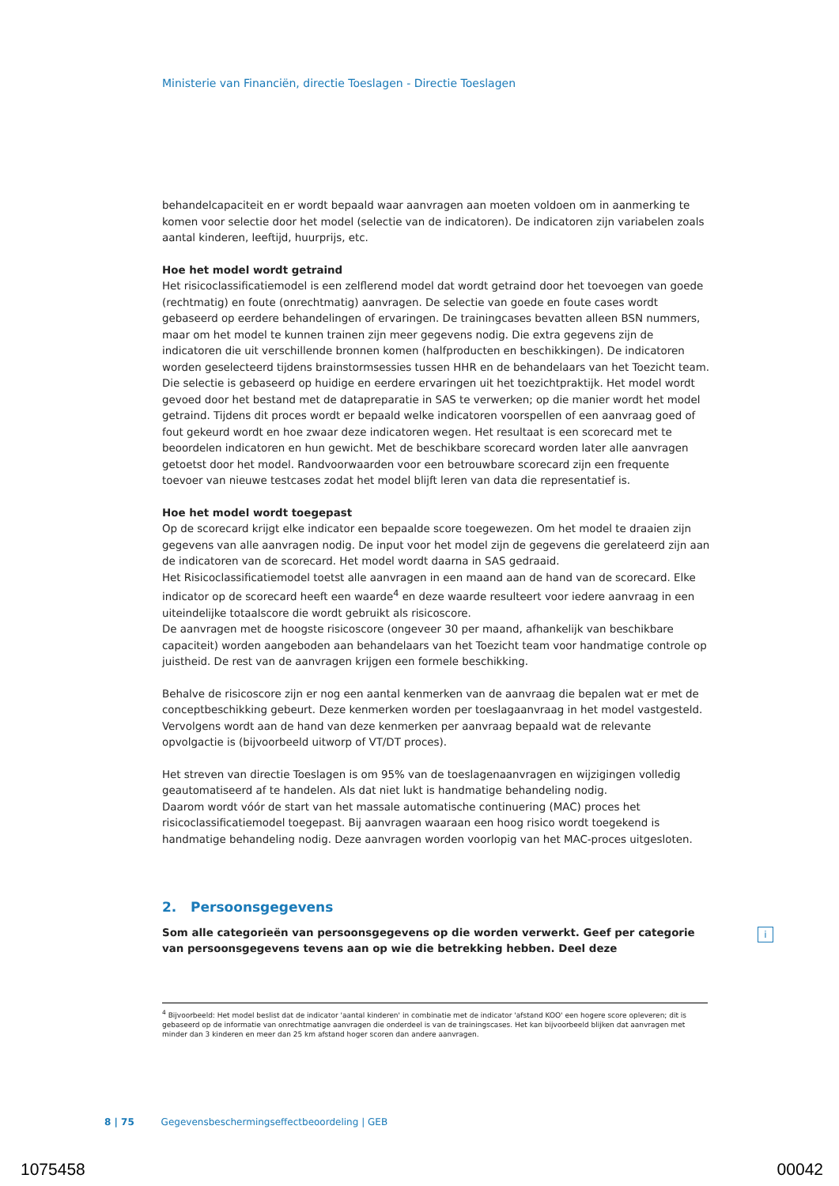Ministerie van Financiën, directie Toeslagen - Directie Toeslagen
behandelcapaciteit en er wordt bepaald waar aanvragen aan moeten voldoen om in aanmerking te komen voor selectie door het model (selectie van de indicatoren). De indicatoren zijn variabelen zoals aantal kinderen, leeftijd, huurprijs, etc.
Hoe het model wordt getraind
Het risicoclassificatiemodel is een zelflerend model dat wordt getraind door het toevoegen van goede (rechtmatig) en foute (onrechtmatig) aanvragen. De selectie van goede en foute cases wordt gebaseerd op eerdere behandelingen of ervaringen. De trainingcases bevatten alleen BSN nummers, maar om het model te kunnen trainen zijn meer gegevens nodig. Die extra gegevens zijn de indicatoren die uit verschillende bronnen komen (halfproducten en beschikkingen). De indicatoren worden geselecteerd tijdens brainstormsessies tussen HHR en de behandelaars van het Toezicht team. Die selectie is gebaseerd op huidige en eerdere ervaringen uit het toezichtpraktijk. Het model wordt gevoed door het bestand met de datapreparatie in SAS te verwerken; op die manier wordt het model getraind. Tijdens dit proces wordt er bepaald welke indicatoren voorspellen of een aanvraag goed of fout gekeurd wordt en hoe zwaar deze indicatoren wegen. Het resultaat is een scorecard met te beoordelen indicatoren en hun gewicht. Met de beschikbare scorecard worden later alle aanvragen getoetst door het model. Randvoorwaarden voor een betrouwbare scorecard zijn een frequente toevoer van nieuwe testcases zodat het model blijft leren van data die representatief is.
Hoe het model wordt toegepast
Op de scorecard krijgt elke indicator een bepaalde score toegewezen. Om het model te draaien zijn gegevens van alle aanvragen nodig. De input voor het model zijn de gegevens die gerelateerd zijn aan de indicatoren van de scorecard. Het model wordt daarna in SAS gedraaid.
Het Risicoclassificatiemodel toetst alle aanvragen in een maand aan de hand van de scorecard. Elke indicator op de scorecard heeft een waarde<sup>4</sup> en deze waarde resulteert voor iedere aanvraag in een uiteindelijke totaalscore die wordt gebruikt als risicoscore.
De aanvragen met de hoogste risicoscore (ongeveer 30 per maand, afhankelijk van beschikbare capaciteit) worden aangeboden aan behandelaars van het Toezicht team voor handmatige controle op juistheid. De rest van de aanvragen krijgen een formele beschikking.
Behalve de risicoscore zijn er nog een aantal kenmerken van de aanvraag die bepalen wat er met de conceptbeschikking gebeurt. Deze kenmerken worden per toeslagaanvraag in het model vastgesteld. Vervolgens wordt aan de hand van deze kenmerken per aanvraag bepaald wat de relevante opvolgactie is (bijvoorbeeld uitworp of VT/DT proces).
Het streven van directie Toeslagen is om 95% van de toeslagenaanvragen en wijzigingen volledig geautomatiseerd af te handelen. Als dat niet lukt is handmatige behandeling nodig.
Daarom wordt vóór de start van het massale automatische continuering (MAC) proces het risicoclassificatiemodel toegepast. Bij aanvragen waaraan een hoog risico wordt toegekend is handmatige behandeling nodig. Deze aanvragen worden voorlopig van het MAC-proces uitgesloten.
2. Persoonsgegevens
Som alle categorieën van persoonsgegevens op die worden verwerkt. Geef per categorie van persoonsgegevens tevens aan op wie die betrekking hebben. Deel deze
i
<sup>4</sup> Bijvoorbeeld: Het model beslist dat de indicator 'aantal kinderen' in combinatie met de indicator 'afstand KOO' een hogere score opleveren; dit is gebaseerd op de informatie van onrechtmatige aanvragen die onderdeel is van de trainingscases. Het kan bijvoorbeeld blijken dat aanvragen met minder dan 3 kinderen en meer dan 25 km afstand hoger scoren dan andere aanvragen.
8 | 75 Gegevensbeschermingseffectbeoordeling | GEB
1075458 00042